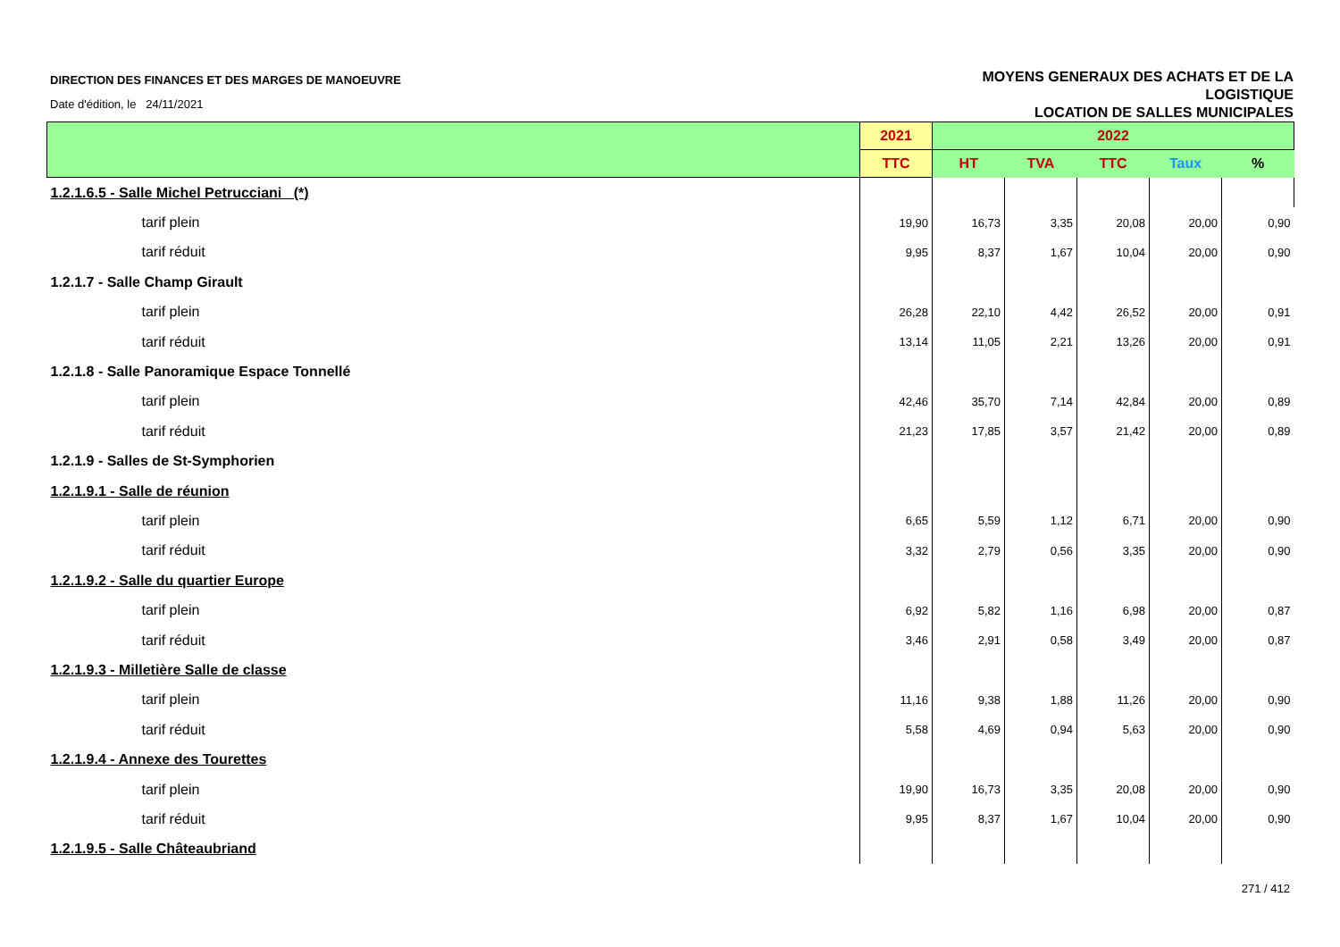DIRECTION DES FINANCES ET DES MARGES DE MANOEUVRE
Date d'édition, le 24/11/2021
MOYENS GENERAUX DES ACHATS ET DE LA
LOGISTIQUE
LOCATION DE SALLES MUNICIPALES
| | 2021 | 2022 | | | | |
| --- | --- | --- | --- | --- | --- | --- |
| | TTC | HT | TVA | TTC | Taux | % |
| 1.2.1.6.5 - Salle Michel Petrucciani (*) | | | | | | |
| tarif plein | 19,90 | 16,73 | 3,35 | 20,08 | 20,00 | 0,90 |
| tarif réduit | 9,95 | 8,37 | 1,67 | 10,04 | 20,00 | 0,90 |
| 1.2.1.7 - Salle Champ Girault | | | | | | |
| tarif plein | 26,28 | 22,10 | 4,42 | 26,52 | 20,00 | 0,91 |
| tarif réduit | 13,14 | 11,05 | 2,21 | 13,26 | 20,00 | 0,91 |
| 1.2.1.8 - Salle Panoramique Espace Tonnellé | | | | | | |
| tarif plein | 42,46 | 35,70 | 7,14 | 42,84 | 20,00 | 0,89 |
| tarif réduit | 21,23 | 17,85 | 3,57 | 21,42 | 20,00 | 0,89 |
| 1.2.1.9 - Salles de St-Symphorien | | | | | | |
| 1.2.1.9.1 - Salle de réunion | | | | | | |
| tarif plein | 6,65 | 5,59 | 1,12 | 6,71 | 20,00 | 0,90 |
| tarif réduit | 3,32 | 2,79 | 0,56 | 3,35 | 20,00 | 0,90 |
| 1.2.1.9.2 - Salle du quartier Europe | | | | | | |
| tarif plein | 6,92 | 5,82 | 1,16 | 6,98 | 20,00 | 0,87 |
| tarif réduit | 3,46 | 2,91 | 0,58 | 3,49 | 20,00 | 0,87 |
| 1.2.1.9.3 - Milletière Salle de classe | | | | | | |
| tarif plein | 11,16 | 9,38 | 1,88 | 11,26 | 20,00 | 0,90 |
| tarif réduit | 5,58 | 4,69 | 0,94 | 5,63 | 20,00 | 0,90 |
| 1.2.1.9.4 - Annexe des Tourettes | | | | | | |
| tarif plein | 19,90 | 16,73 | 3,35 | 20,08 | 20,00 | 0,90 |
| tarif réduit | 9,95 | 8,37 | 1,67 | 10,04 | 20,00 | 0,90 |
| 1.2.1.9.5 - Salle Châteaubriand | | | | | | |
271 / 412